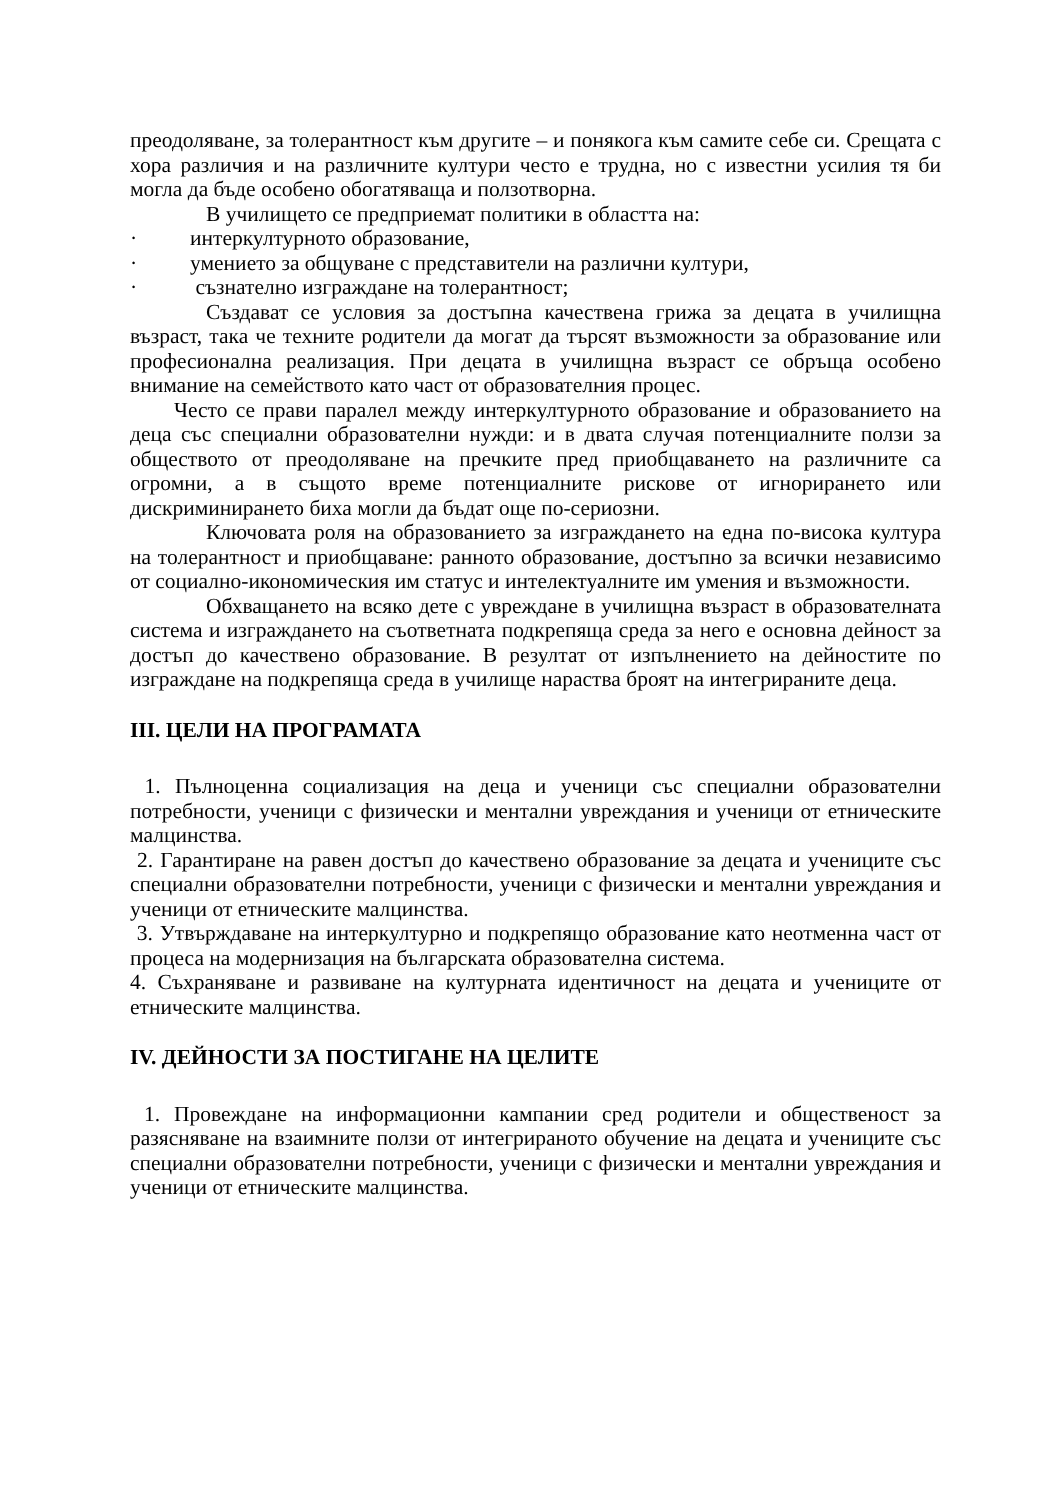преодоляване, за толерантност към другите – и понякога към самите себе си. Срещата с хора различия и на различните култури често е трудна, но с известни усилия тя би могла да бъде особено обогатяваща и ползотворна.
В училището се предприемат политики в областта на:
· интеркултурното образование,
· умението за общуване с представители на различни култури,
· съзнателно изграждане на толерантност;
Създават се условия за достъпна качествена грижа за децата в училищна възраст, така че техните родители да могат да търсят възможности за образование или професионална реализация. При децата в училищна възраст се обръща особено внимание на семейството като част от образователния процес.
Често се прави паралел между интеркултурното образование и образованието на деца със специални образователни нужди: и в двата случая потенциалните ползи за обществото от преодоляване на пречките пред приобщаването на различните са огромни, а в същото време потенциалните рискове от игнорирането или дискриминирането биха могли да бъдат още по-сериозни.
Ключовата роля на образованието за изграждането на една по-висока култура на толерантност и приобщаване: ранното образование, достъпно за всички независимо от социално-икономическия им статус и интелектуалните им умения и възможности.
Обхващането на всяко дете с увреждане в училищна възраст в образователната система и изграждането на съответната подкрепяща среда за него е основна дейност за достъп до качествено образование. В резултат от изпълнението на дейностите по изграждане на подкрепяща среда в училище нараства броят на интегрираните деца.
III. ЦЕЛИ НА ПРОГРАМАТА
1. Пълноценна социализация на деца и ученици със специални образователни потребности, ученици с физически и ментални увреждания и ученици от етническите малцинства.
2. Гарантиране на равен достъп до качествено образование за децата и учениците със специални образователни потребности, ученици с физически и ментални увреждания и ученици от етническите малцинства.
3. Утвърждаване на интеркултурно и подкрепящо образование като неотменна част от процеса на модернизация на българската образователна система.
4. Съхраняване и развиване на културната идентичност на децата и учениците от етническите малцинства.
IV. ДЕЙНОСТИ ЗА ПОСТИГАНЕ НА ЦЕЛИТЕ
1. Провеждане на информационни кампании сред родители и общественост за разясняване на взаимните ползи от интегрираното обучение на децата и учениците със специални образователни потребности, ученици с физически и ментални увреждания и ученици от етническите малцинства.